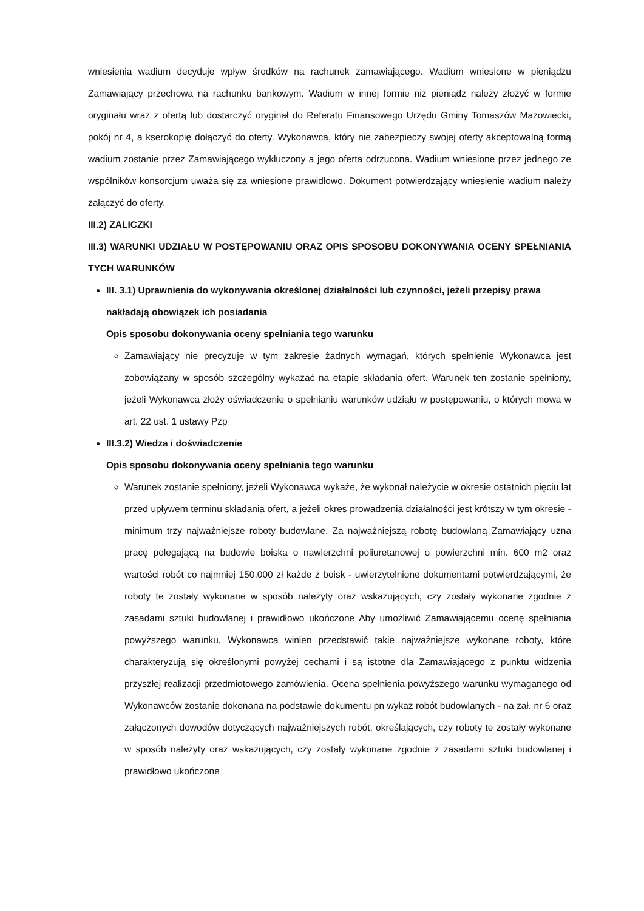wniesienia wadium decyduje wpływ środków na rachunek zamawiającego. Wadium wniesione w pieniądzu Zamawiający przechowa na rachunku bankowym. Wadium w innej formie niż pieniądz należy złożyć w formie oryginału wraz z ofertą lub dostarczyć oryginał do Referatu Finansowego Urzędu Gminy Tomaszów Mazowiecki, pokój nr 4, a kserokopię dołączyć do oferty. Wykonawca, który nie zabezpieczy swojej oferty akceptowalną formą wadium zostanie przez Zamawiającego wykluczony a jego oferta odrzucona. Wadium wniesione przez jednego ze wspólników konsorcjum uważa się za wniesione prawidłowo. Dokument potwierdzający wniesienie wadium należy załączyć do oferty.
III.2) ZALICZKI
III.3) WARUNKI UDZIAŁU W POSTĘPOWANIU ORAZ OPIS SPOSOBU DOKONYWANIA OCENY SPEŁNIANIA TYCH WARUNKÓW
III. 3.1) Uprawnienia do wykonywania określonej działalności lub czynności, jeżeli przepisy prawa nakładają obowiązek ich posiadania
Opis sposobu dokonywania oceny spełniania tego warunku
Zamawiający nie precyzuje w tym zakresie żadnych wymagań, których spełnienie Wykonawca jest zobowiązany w sposób szczególny wykazać na etapie składania ofert. Warunek ten zostanie spełniony, jeżeli Wykonawca złoży oświadczenie o spełnianiu warunków udziału w postępowaniu, o których mowa w art. 22 ust. 1 ustawy Pzp
III.3.2) Wiedza i doświadczenie
Opis sposobu dokonywania oceny spełniania tego warunku
Warunek zostanie spełniony, jeżeli Wykonawca wykaże, że wykonał należycie w okresie ostatnich pięciu lat przed upływem terminu składania ofert, a jeżeli okres prowadzenia działalności jest krótszy w tym okresie - minimum trzy najważniejsze roboty budowlane. Za najważniejszą robotę budowlaną Zamawiający uzna pracę polegającą na budowie boiska o nawierzchni poliuretanowej o powierzchni min. 600 m2 oraz wartości robót co najmniej 150.000 zł każde z boisk - uwierzytelnione dokumentami potwierdzającymi, że roboty te zostały wykonane w sposób należyty oraz wskazujących, czy zostały wykonane zgodnie z zasadami sztuki budowlanej i prawidłowo ukończone Aby umożliwić Zamawiającemu ocenę spełniania powyższego warunku, Wykonawca winien przedstawić takie najważniejsze wykonane roboty, które charakteryzują się określonymi powyżej cechami i są istotne dla Zamawiającego z punktu widzenia przyszłej realizacji przedmiotowego zamówienia. Ocena spełnienia powyższego warunku wymaganego od Wykonawców zostanie dokonana na podstawie dokumentu pn wykaz robót budowlanych - na zał. nr 6 oraz załączonych dowodów dotyczących najważniejszych robót, określających, czy roboty te zostały wykonane w sposób należyty oraz wskazujących, czy zostały wykonane zgodnie z zasadami sztuki budowlanej i prawidłowo ukończone